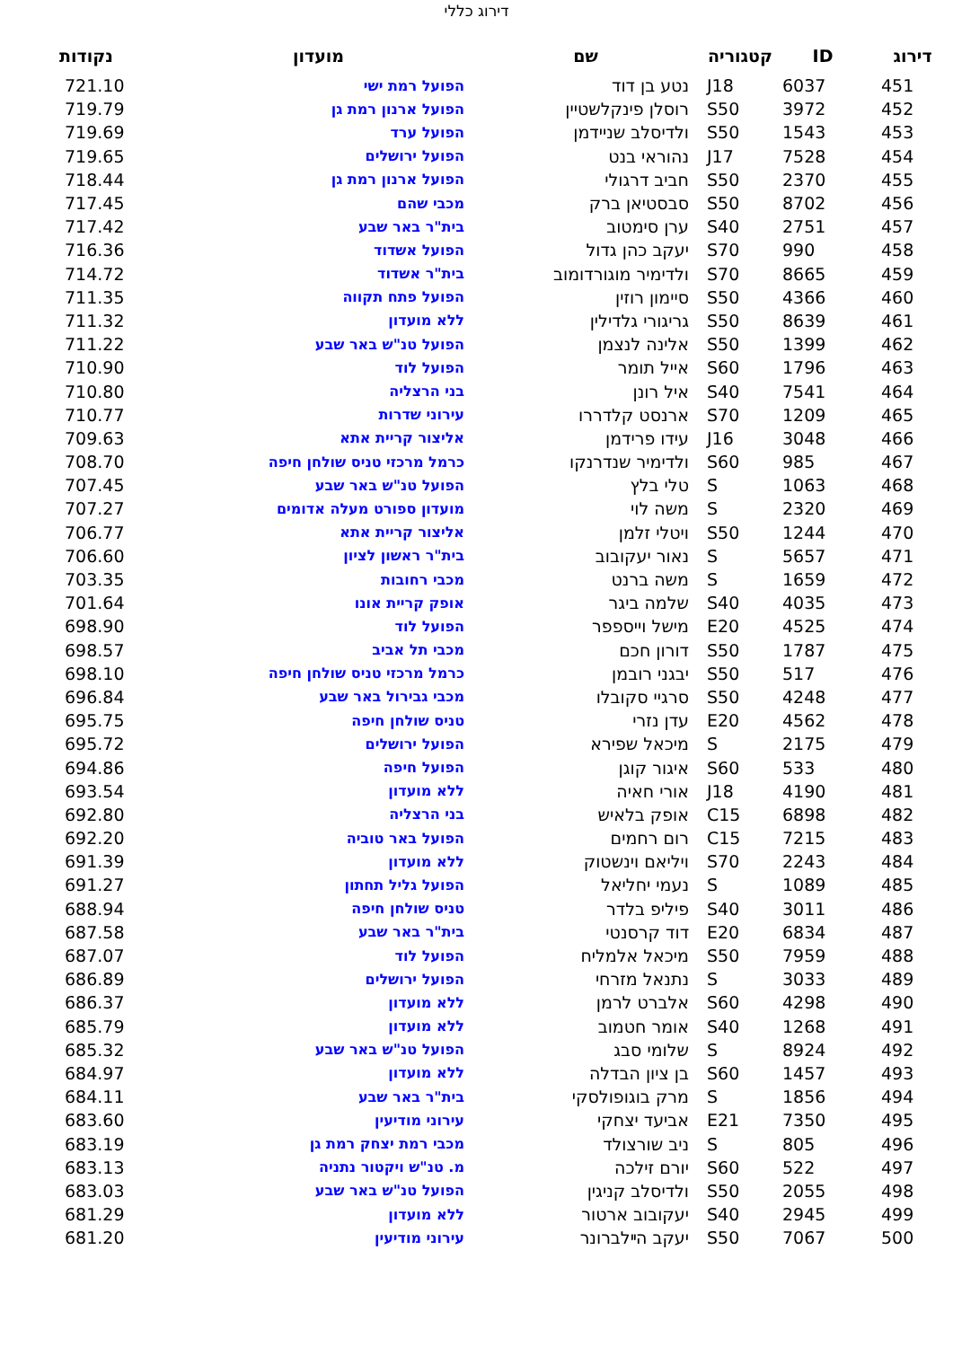דירוג כללי
| דירוג | ID | קטגוריה | שם | מועדון | נקודות |
| --- | --- | --- | --- | --- | --- |
| 451 | 6037 | J18 | נטע בן דוד | הפועל רמת ישי | 721.10 |
| 452 | 3972 | S50 | רוסלן פינקלשטיין | הפועל ארנון רמת גן | 719.79 |
| 453 | 1543 | S50 | ולדיסלב שניידמן | הפועל ערד | 719.69 |
| 454 | 7528 | J17 | נהוראי בנט | הפועל ירושלים | 719.65 |
| 455 | 2370 | S50 | חביב דרגולי | הפועל ארנון רמת גן | 718.44 |
| 456 | 8702 | S50 | סבסטיאן ברק | מכבי שהם | 717.45 |
| 457 | 2751 | S40 | ערן סימטוב | בית"ר באר שבע | 717.42 |
| 458 | 990 | S70 | יעקב כהן גדול | הפועל אשדוד | 716.36 |
| 459 | 8665 | S70 | ולדימיר מוגורדומוב | בית"ר אשדוד | 714.72 |
| 460 | 4366 | S50 | סיימון רוזין | הפועל פתח תקווה | 711.35 |
| 461 | 8639 | S50 | גריגורי גלדילין | ללא מועדון | 711.32 |
| 462 | 1399 | S50 | אלינה לנצמן | הפועל טנ"ש באר שבע | 711.22 |
| 463 | 1796 | S60 | אייל תומר | הפועל לוד | 710.90 |
| 464 | 7541 | S40 | איל רונן | בני הרצליה | 710.80 |
| 465 | 1209 | S70 | ארנסט קלדררו | עירוני שדרות | 710.77 |
| 466 | 3048 | J16 | עידו פרידמן | אליצור קריית אתא | 709.63 |
| 467 | 985 | S60 | ולדימיר שנדרנקו | כרמל מרכזי טניס שולחן חיפה | 708.70 |
| 468 | 1063 | S | טלי בלץ | הפועל טנ"ש באר שבע | 707.45 |
| 469 | 2320 | S | משה לוי | מועדון ספורט מעלה אדומים | 707.27 |
| 470 | 1244 | S50 | ויטלי זלמן | אליצור קריית אתא | 706.77 |
| 471 | 5657 | S | נאור יעקובוב | בית"ר ראשון לציון | 706.60 |
| 472 | 1659 | S | משה ברנט | מכבי רחובות | 703.35 |
| 473 | 4035 | S40 | שלמה ביגר | אופק קריית אונו | 701.64 |
| 474 | 4525 | E20 | מישל וייספפר | הפועל לוד | 698.90 |
| 475 | 1787 | S50 | דורון חכם | מכבי תל אביב | 698.57 |
| 476 | 517 | S50 | יבגני רובמן | כרמל מרכזי טניס שולחן חיפה | 698.10 |
| 477 | 4248 | S50 | סרגיי סקובלו | מכבי גבירול באר שבע | 696.84 |
| 478 | 4562 | E20 | עדן נזרי | טניס שולחן חיפה | 695.75 |
| 479 | 2175 | S | מיכאל שפירא | הפועל ירושלים | 695.72 |
| 480 | 533 | S60 | איגור קוגן | הפועל חיפה | 694.86 |
| 481 | 4190 | J18 | אורי חאיה | ללא מועדון | 693.54 |
| 482 | 6898 | C15 | אופק בלאיש | בני הרצליה | 692.80 |
| 483 | 7215 | C15 | רום רחמים | הפועל באר טוביה | 692.20 |
| 484 | 2243 | S70 | ויליאם וינשטוק | ללא מועדון | 691.39 |
| 485 | 1089 | S | נעמי יחליאל | הפועל גליל תחתון | 691.27 |
| 486 | 3011 | S40 | פיליפ בלדר | טניס שולחן חיפה | 688.94 |
| 487 | 6834 | E20 | דוד קרסנטי | בית"ר באר שבע | 687.58 |
| 488 | 7959 | S50 | מיכאל אלמליח | הפועל לוד | 687.07 |
| 489 | 3033 | S | נתנאל מזרחי | הפועל ירושלים | 686.89 |
| 490 | 4298 | S60 | אלברט לרמן | ללא מועדון | 686.37 |
| 491 | 1268 | S40 | אומר חטמוב | ללא מועדון | 685.79 |
| 492 | 8924 | S | שלומי סבג | הפועל טנ"ש באר שבע | 685.32 |
| 493 | 1457 | S60 | בן ציון הבדלה | ללא מועדון | 684.97 |
| 494 | 1856 | S | מרק בוגופולסקי | בית"ר באר שבע | 684.11 |
| 495 | 7350 | E21 | אביעד יצחקי | עירוני מודיעין | 683.60 |
| 496 | 805 | S | ניב שורצולד | מכבי רמת יצחק רמת גן | 683.19 |
| 497 | 522 | S60 | יורם זילכה | מ. טנ"ש ויקטור נתניה | 683.13 |
| 498 | 2055 | S50 | ולדיסלב קניגין | הפועל טנ"ש באר שבע | 683.03 |
| 499 | 2945 | S40 | יעקובוב ארטור | ללא מועדון | 681.29 |
| 500 | 7067 | S50 | יעקב הײלברונר | עירוני מודיעין | 681.20 |